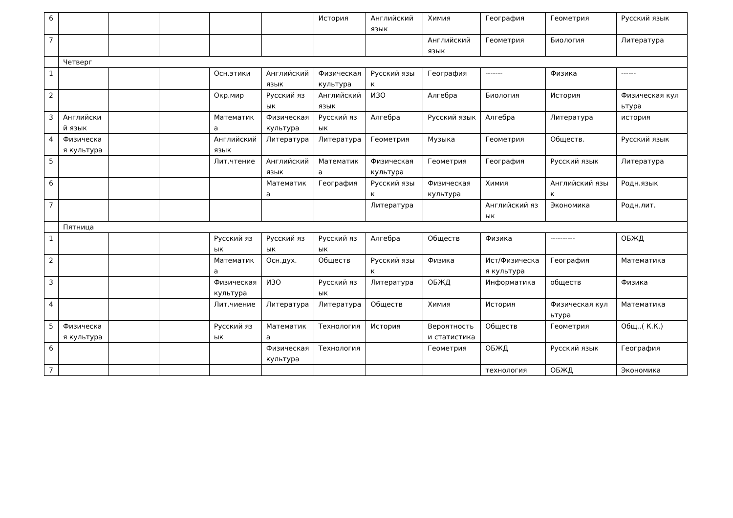| 6 | | | | | | История | Английский язык | Химия | География | Геометрия | Русский язык |
| 7 | | | | | | | | Английский язык | Геометрия | Биология | Литература |
| | Четверг | | | | | | | | | | |
| 1 | | | | Осн.этики | Английский язык | Физическая культура | Русский язык | География | ------- | Физика | ------ |
| 2 | | | | Окр.мир | Русский язык | Английский язык | ИЗО | Алгебра | Биология | История | Физическая культура |
| 3 | Английский язык | | | Математика | Физическая культура | Русский язык | Алгебра | Русский язык | Алгебра | Литература | история |
| 4 | Физическая культура | | | Английский язык | Литература | Литература | Геометрия | Музыка | Геометрия | Обществ. | Русский язык |
| 5 | | | | Лит.чтение | Английский язык | Математика | Физическая культура | Геометрия | География | Русский язык | Литература |
| 6 | | | | | Математика | География | Русский язык | Физическая культура | Химия | Английский язык | Родн.язык |
| 7 | | | | | | | Литература | | Английский язык | Экономика | Родн.лит. |
| | Пятница | | | | | | | | | | |
| 1 | | | | Русский язык | Русский язык | Русский язык | Алгебра | Обществ | Физика | ---------- | ОБЖД |
| 2 | | | | Математика | Осн.дух. | Обществ | Русский язык | Физика | Ист/Физическая культура | География | Математика |
| 3 | | | | Физическая культура | ИЗО | Русский язык | Литература | ОБЖД | Информатика | обществ | Физика |
| 4 | | | | Лит.чиение | Литература | Литература | Обществ | Химия | История | Физическая культура | Математика |
| 5 | Физическая культура | | | Русский язык | Математика | Технология | История | Вероятность и статистика | Обществ | Геометрия | Общ..( К.К.) |
| 6 | | | | | Физическая культура | Технология | | Геометрия | ОБЖД | Русский язык | География |
| 7 | | | | | | | | | технология | ОБЖД | Экономика |